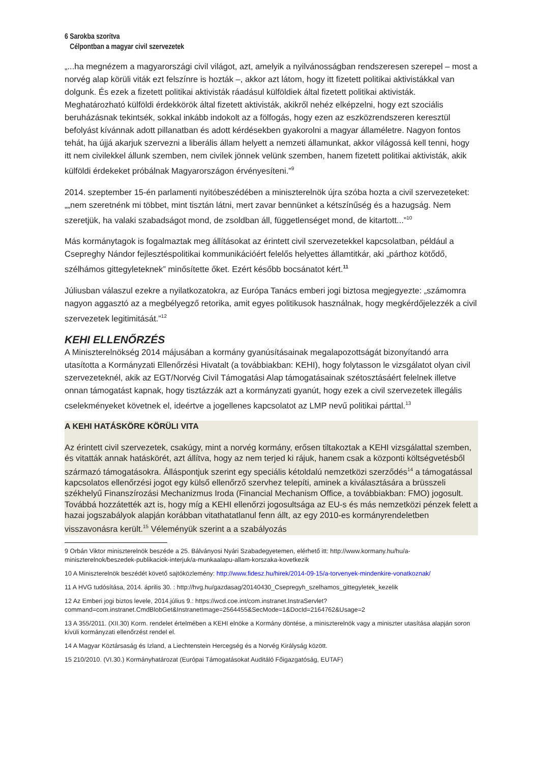6 Sarokba szorítva
Célpontban a magyar civil szervezetek
„...ha megnézem a magyarországi civil világot, azt, amelyik a nyilvánosságban rendszeresen szerepel – most a norvég alap körüli viták ezt felszínre is hozták –, akkor azt látom, hogy itt fizetett politikai aktivistákkal van dolgunk. És ezek a fizetett politikai aktivisták ráadásul külföldiek által fizetett politikai aktivisták. Meghatározható külföldi érdekkörök által fizetett aktivisták, akikről nehéz elképzelni, hogy ezt szociális beruházásnak tekintsék, sokkal inkább indokolt az a fölfogás, hogy ezen az eszközrendszeren keresztül befolyást kívánnak adott pillanatban és adott kérdésekben gyakorolni a magyar államéletre. Nagyon fontos tehát, ha újjá akarjuk szervezni a liberális állam helyett a nemzeti államunkat, akkor világossá kell tenni, hogy itt nem civilekkel állunk szemben, nem civilek jönnek velünk szemben, hanem fizetett politikai aktivisták, akik külföldi érdekeket próbálnak Magyarországon érvényesíteni.”<sup>9</sup>
2014. szeptember 15-én parlamenti nyitóbeszédében a miniszterelnök újra szóba hozta a civil szervezeteket: „„nem szeretnénk mi többet, mint tisztán látni, mert zavar bennünket a kétszínűség és a hazugság. Nem szeretjük, ha valaki szabadságot mond, de zsoldban áll, függetlenséget mond, de kitartott...”<sup>10</sup>
Más kormánytagok is fogalmaztak meg állításokat az érintett civil szervezetekkel kapcsolatban, például a Csepreghy Nándor fejlesztéspolitikai kommunikációért felelős helyettes államtitkár, aki „párthoz kötődő, szélhámos gittegyleteknek” minősítette őket. Ezért később bocsánatot kért.<sup>11</sup>
Júliusban válaszul ezekre a nyilatkozatokra, az Európa Tanács emberi jogi biztosa megjegyezte: „számomra nagyon aggasztó az a megbélyegző retorika, amit egyes politikusok használnak, hogy megkérdőjelezzék a civil szervezetek legitimitását.”<sup>12</sup>
KEHI ELLENŐRZÉS
A Miniszterelnökség 2014 májusában a kormány gyanúsításainak megalapozottságát bizonyítandó arra utasította a Kormányzati Ellenőrzési Hivatalt (a továbbiakban: KEHI), hogy folytasson le vizsgálatot olyan civil szervezeteknél, akik az EGT/Norvég Civil Támogatási Alap támogatásainak szétosztásáért felelnek illetve onnan támogatást kapnak, hogy tisztázzák azt a kormányzati gyanút, hogy ezek a civil szervezetek illegális cselekményeket követnek el, ideértve a jogellenes kapcsolatot az LMP nevű politikai párttal.<sup>13</sup>
A KEHI HATÁSKÖRE KÖRÜLI VITA
Az érintett civil szervezetek, csakúgy, mint a norvég kormány, erősen tiltakoztak a KEHI vizsgálattal szemben, és vitatták annak hatáskörét, azt állítva, hogy az nem terjed ki rájuk, hanem csak a központi költségvetésből származó támogatásokra. Álláspontjuk szerint egy speciális kétoldalú nemzetközi szerződés<sup>14</sup> a támogatással kapcsolatos ellenőrzési jogot egy külső ellenőrző szervhez telepíti, aminek a kiválasztására a brüsszeli székhelyű Finanszírozási Mechanizmus Iroda (Financial Mechanism Office, a továbbiakban: FMO) jogosult. Továbbá hozzátették azt is, hogy míg a KEHI ellenőrzi jogosultsága az EU-s és más nemzetközi pénzek felett a hazai jogszabályok alapján korábban vitathatatlanul fenn állt, az egy 2010-es kormányrendeletben visszavonásra került.<sup>15</sup> Véleményük szerint a a szabályozás
9 Orbán Viktor miniszterelnök beszéde a 25. Bálványosi Nyári Szabadegyetemen, elérhető itt: http://www.kormany.hu/hu/a-miniszterelnok/beszedek-publikaciok-interjuk/a-munkaalapu-allam-korszaka-kovetkezik
10 A Miniszterelnök beszédét követő sajtóközlemény: http://www.fidesz.hu/hirek/2014-09-15/a-torvenyek-mindenkire-vonatkoznak/
11 A HVG tudósítása, 2014. április 30. : http://hvg.hu/gazdasag/20140430_Csepregyh_szelhamos_gittegyletek_kezelik
12 Az Emberi jogi biztos levele, 2014.július 9.: https://wcd.coe.int/com.instranet.InstraServlet?command=com.instranet.CmdBlobGet&InstranetImage=2564455&SecMode=1&DocId=2164762&Usage=2
13 A 355/2011. (XII.30) Korm. rendelet értelmében a KEHI elnöke a Kormány döntése, a miniszterelnök vagy a miniszter utasítása alapján soron kívüli kormányzati ellenőrzést rendel el.
14 A Magyar Köztársaság és Izland, a Liechtenstein Hercegség és a Norvég Királyság között.
15 210/2010. (VI.30.) Kormányhatározat (Európai Támogatásokat Auditáló Főigazgatóság, EUTAF)